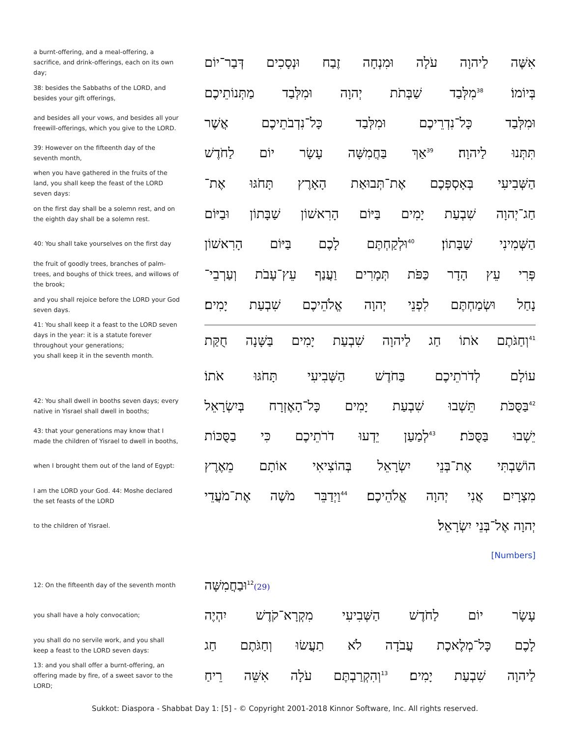a burnt-offering, and a meal-offering, a sacrifice, and drink-offerings, each on its own day;
אִשֶּׁה לַיהוָה עֹלָה וּמִנְחָה זֶבַח וּנְסָכִים דְּבַר־יוֹם
38: besides the Sabbaths of the LORD, and besides your gift offerings,
בְּיוֹמוֹ׃<sup>38</sup>מִלְּבַד שַׁבְּתֹת יְהוָה וּמִלְּבַד מַתְּנוֹתֵיכֶם
and besides all your vows, and besides all your freewill-offerings, which you give to the LORD.
וּמִלְּבַד כָּל־נִדְרֵיכֶם וּמִלְּבַד כָּל־נִדְבֹתֵיכֶם אֲשֶׁר
39: However on the fifteenth day of the seventh month,
תִּתְּנוּ לַיהוָה׃<sup>39</sup>אַךְ בַּחֲמִשָּׁה עָשָׂר יוֹם לַחֹדֶשׁ
when you have gathered in the fruits of the land, you shall keep the feast of the LORD seven days:
הַשְּׁבִיעִי בְּאָסְפְּכֶם אֶת־תְּבוּאַת הָאָרֶץ תָּחֹגּוּ אֶת־
on the first day shall be a solemn rest, and on the eighth day shall be a solemn rest.
חַג־יְהוָה שִׁבְעַת יָמִים בַּיּוֹם הָרִאשׁוֹן שַׁבָּתוֹן וּבַיּוֹם
40: You shall take yourselves on the first day
הַשְּׁמִינִי שַׁבָּתוֹן׃<sup>40</sup>וּלְקַחְתֶּם לָכֶם בַּיּוֹם הָרִאשׁוֹן
the fruit of goodly trees, branches of palm-trees, and boughs of thick trees, and willows of the brook;
פְּרִי עֵץ הָדָר כַּפֹּת תְּמָרִים וַעֲנַף עֵץ־עָבֹת וְעַרְבֵי־
and you shall rejoice before the LORD your God seven days.
נָחַל וּשְׂמַחְתֶּם לִפְנֵי יְהוָה אֱלֹהֵיכֶם שִׁבְעַת יָמִים׃
41: You shall keep it a feast to the LORD seven days in the year: it is a statute forever throughout your generations;
you shall keep it in the seventh month.
<sup>41</sup> וְחַגֹּתֶם אֹתוֹ חַג לַיהוָה שִׁבְעַת יָמִים בַּשָּׁנָה חֻקַּת
עוֹלָם לְדֹרֹתֵיכֶם בַּחֹדֶשׁ הַשְּׁבִיעִי תָּחֹגּוּ אֹתוֹ׃
42: You shall dwell in booths seven days; every native in Yisrael shall dwell in booths;
<sup>42</sup> בַּסֻּכֹּת תֵּשְׁבוּ שִׁבְעַת יָמִים כָּל־הָאֶזְרָח בְּיִשְׂרָאֵל
43: that your generations may know that I made the children of Yisrael to dwell in booths,
יֵשְׁבוּ בַּסֻּכֹּת׃<sup>43</sup>לְמַעַן יֵדְעוּ דֹרֹתֵיכֶם כִּי בַסֻּכּוֹת
when I brought them out of the land of Egypt:
הוֹשַׁבְתִּי אֶת־בְּנֵי יִשְׂרָאֵל בְּהוֹצִיאִי אוֹתָם מֵאֶרֶץ
I am the LORD your God. 44: Moshe declared the set feasts of the LORD
מִצְרָיִם אֲנִי יְהוָה אֱלֹהֵיכֶם׃<sup>44</sup>וַיְדַבֵּר מֹשֶׁה אֶת־מֹעֲדֵי
to the children of Yisrael.
יְהוָה אֶל־בְּנֵי יִשְׂרָאֵל׃
[Numbers]
12: On the fifteenth day of the seventh month
(29)<sup>12</sup>וּבַחֲמִשָּׁה
you shall have a holy convocation;
עָשָׂר יוֹם לַחֹדֶשׁ הַשְּׁבִיעִי מִקְרָא־קֹדֶשׁ יִהְיֶה
you shall do no servile work, and you shall keep a feast to the LORD seven days:
לָכֶם כָּל־מְלֶאכֶת עֲבֹדָה לֹא תַעֲשׂוּ וְחַגֹּתֶם חַג
13: and you shall offer a burnt-offering, an offering made by fire, of a sweet savor to the LORD;
לַיהוָה שִׁבְעַת יָמִים׃<sup>13</sup>וְהִקְרַבְתֶּם עֹלָה אִשֵּׁה רֵיחַ
Sukkot: Diaspora - Shabbat Day 1: [5] - © Copyright 2001-2018 Kinnor Software, Inc. All rights reserved.